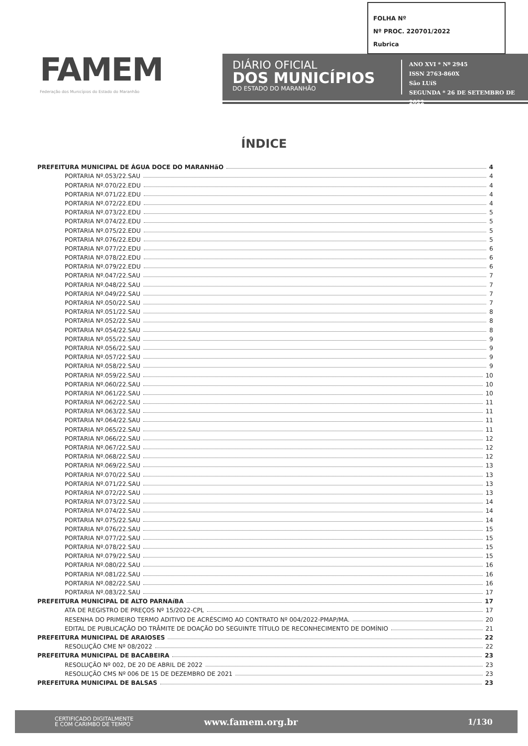FOLHA Nº
Nº PROC. 220701/2022
Rubrica
FAMEM
Federação dos Municípios do Estado do Maranhão
DIÁRIO OFICIAL
DOS MUNICÍPIOS
DO ESTADO DO MARANHÃO
ANO XVI * Nº 2945
ISSN 2763-860X
São LUíS
SEGUNDA * 26 DE SETEMBRO DE 2022
ÍNDICE
PREFEITURA MUNICIPAL DE ÁGUA DOCE DO MARANHãO 4
PORTARIA Nº.053/22.SAU 4
PORTARIA Nº.070/22.EDU 4
PORTARIA Nº.071/22.EDU 4
PORTARIA Nº.072/22.EDU 4
PORTARIA Nº.073/22.EDU 5
PORTARIA Nº.074/22.EDU 5
PORTARIA Nº.075/22.EDU 5
PORTARIA Nº.076/22.EDU 5
PORTARIA Nº.077/22.EDU 6
PORTARIA Nº.078/22.EDU 6
PORTARIA Nº.079/22.EDU 6
PORTARIA Nº.047/22.SAU 7
PORTARIA Nº.048/22.SAU 7
PORTARIA Nº.049/22.SAU 7
PORTARIA Nº.050/22.SAU 7
PORTARIA Nº.051/22.SAU 8
PORTARIA Nº.052/22.SAU 8
PORTARIA Nº.054/22.SAU 8
PORTARIA Nº.055/22.SAU 9
PORTARIA Nº.056/22.SAU 9
PORTARIA Nº.057/22.SAU 9
PORTARIA Nº.058/22.SAU 9
PORTARIA Nº.059/22.SAU 10
PORTARIA Nº.060/22.SAU 10
PORTARIA Nº.061/22.SAU 10
PORTARIA Nº.062/22.SAU 11
PORTARIA Nº.063/22.SAU 11
PORTARIA Nº.064/22.SAU 11
PORTARIA Nº.065/22.SAU 11
PORTARIA Nº.066/22.SAU 12
PORTARIA Nº.067/22.SAU 12
PORTARIA Nº.068/22.SAU 12
PORTARIA Nº.069/22.SAU 13
PORTARIA Nº.070/22.SAU 13
PORTARIA Nº.071/22.SAU 13
PORTARIA Nº.072/22.SAU 13
PORTARIA Nº.073/22.SAU 14
PORTARIA Nº.074/22.SAU 14
PORTARIA Nº.075/22.SAU 14
PORTARIA Nº.076/22.SAU 15
PORTARIA Nº.077/22.SAU 15
PORTARIA Nº.078/22.SAU 15
PORTARIA Nº.079/22.SAU 15
PORTARIA Nº.080/22.SAU 16
PORTARIA Nº.081/22.SAU 16
PORTARIA Nº.082/22.SAU 16
PORTARIA Nº.083/22.SAU 17
PREFEITURA MUNICIPAL DE ALTO PARNAíBA 17
ATA DE REGISTRO DE PREÇOS Nº 15/2022-CPL 17
RESENHA DO PRIMEIRO TERMO ADITIVO DE ACRÉSCIMO AO CONTRATO Nº 004/2022-PMAP/MA. 20
EDITAL DE PUBLICAÇÃO DO TRÂMITE DE DOAÇÃO DO SEGUINTE TÍTULO DE RECONHECIMENTO DE DOMÍNIO 21
PREFEITURA MUNICIPAL DE ARAIOSES 22
RESOLUÇÃO CME Nº 08/2022 22
PREFEITURA MUNICIPAL DE BACABEIRA 23
RESOLUÇÃO Nº 002, DE 20 DE ABRIL DE 2022 23
RESOLUÇÃO CMS Nº 006 DE 15 DE DEZEMBRO DE 2021 23
PREFEITURA MUNICIPAL DE BALSAS 23
CERTIFICADO DIGITALMENTE
E COM CARIMBO DE TEMPO
www.famem.org.br 1/130